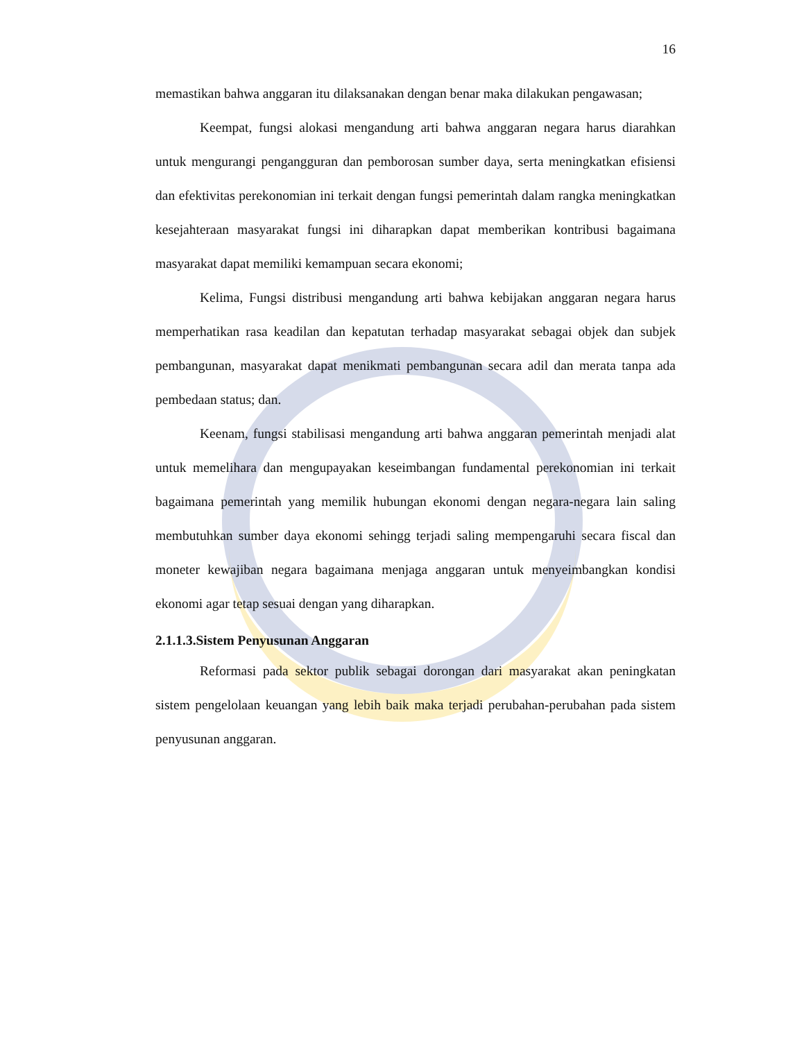16
memastikan bahwa anggaran itu dilaksanakan dengan benar maka dilakukan pengawasan;
Keempat, fungsi alokasi mengandung arti bahwa anggaran negara harus diarahkan untuk mengurangi pengangguran dan pemborosan sumber daya, serta meningkatkan efisiensi dan efektivitas perekonomian ini terkait dengan fungsi pemerintah dalam rangka meningkatkan kesejahteraan masyarakat fungsi ini diharapkan dapat memberikan kontribusi bagaimana masyarakat dapat memiliki kemampuan secara ekonomi;
Kelima, Fungsi distribusi mengandung arti bahwa kebijakan anggaran negara harus memperhatikan rasa keadilan dan kepatutan terhadap masyarakat sebagai objek dan subjek pembangunan, masyarakat dapat menikmati pembangunan secara adil dan merata tanpa ada pembedaan status; dan.
Keenam, fungsi stabilisasi mengandung arti bahwa anggaran pemerintah menjadi alat untuk memelihara dan mengupayakan keseimbangan fundamental perekonomian ini terkait bagaimana pemerintah yang memilik hubungan ekonomi dengan negara-negara lain saling membutuhkan sumber daya ekonomi sehingg terjadi saling mempengaruhi secara fiscal dan moneter kewajiban negara bagaimana menjaga anggaran untuk menyeimbangkan kondisi ekonomi agar tetap sesuai dengan yang diharapkan.
2.1.1.3.Sistem Penyusunan Anggaran
Reformasi pada sektor publik sebagai dorongan dari masyarakat akan peningkatan sistem pengelolaan keuangan yang lebih baik maka terjadi perubahan-perubahan pada sistem penyusunan anggaran.